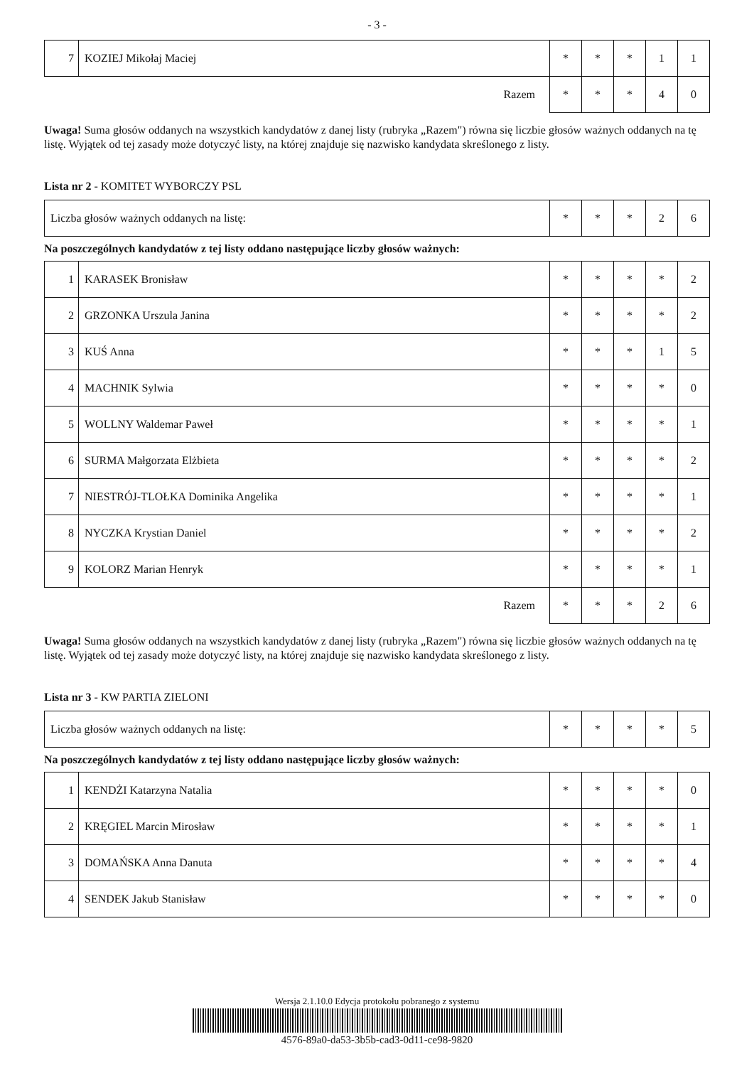- 3 -
| 7 | KOZIEJ Mikołaj Maciej | * | * | * | 1 | 1 |
| Razem | | * | * | * | 4 | 0 |
Uwaga! Suma głosów oddanych na wszystkich kandydatów z danej listy (rubryka „Razem") równa się liczbie głosów ważnych oddanych na tę listę. Wyjątek od tej zasady może dotyczyć listy, na której znajduje się nazwisko kandydata skreślonego z listy.
Lista nr 2 - KOMITET WYBORCZY PSL
| Liczba głosów ważnych oddanych na listę: | * | * | * | 2 | 6 |
Na poszczególnych kandydatów z tej listy oddano następujące liczby głosów ważnych:
| 1 | KARASEK Bronisław | * | * | * | * | 2 |
| 2 | GRZONKA Urszula Janina | * | * | * | * | 2 |
| 3 | KUŚ Anna | * | * | * | 1 | 5 |
| 4 | MACHNIK Sylwia | * | * | * | * | 0 |
| 5 | WOLLNY Waldemar Paweł | * | * | * | * | 1 |
| 6 | SURMA Małgorzata Elżbieta | * | * | * | * | 2 |
| 7 | NIESTRÓJ-TLOŁKA Dominika Angelika | * | * | * | * | 1 |
| 8 | NYCZKA Krystian Daniel | * | * | * | * | 2 |
| 9 | KOLORZ Marian Henryk | * | * | * | * | 1 |
| Razem | | * | * | * | 2 | 6 |
Uwaga! Suma głosów oddanych na wszystkich kandydatów z danej listy (rubryka „Razem") równa się liczbie głosów ważnych oddanych na tę listę. Wyjątek od tej zasady może dotyczyć listy, na której znajduje się nazwisko kandydata skreślonego z listy.
Lista nr 3 - KW PARTIA ZIELONI
| Liczba głosów ważnych oddanych na listę: | * | * | * | * | 5 |
Na poszczególnych kandydatów z tej listy oddano następujące liczby głosów ważnych:
| 1 | KENDŻI Katarzyna Natalia | * | * | * | * | 0 |
| 2 | KRĘGIEL Marcin Mirosław | * | * | * | * | 1 |
| 3 | DOMAŃSKA Anna Danuta | * | * | * | * | 4 |
| 4 | SENDEK Jakub Stanisław | * | * | * | * | 0 |
Wersja 2.1.10.0 Edycja protokołu pobranego z systemu
4576-89a0-da53-3b5b-cad3-0d11-ce98-9820